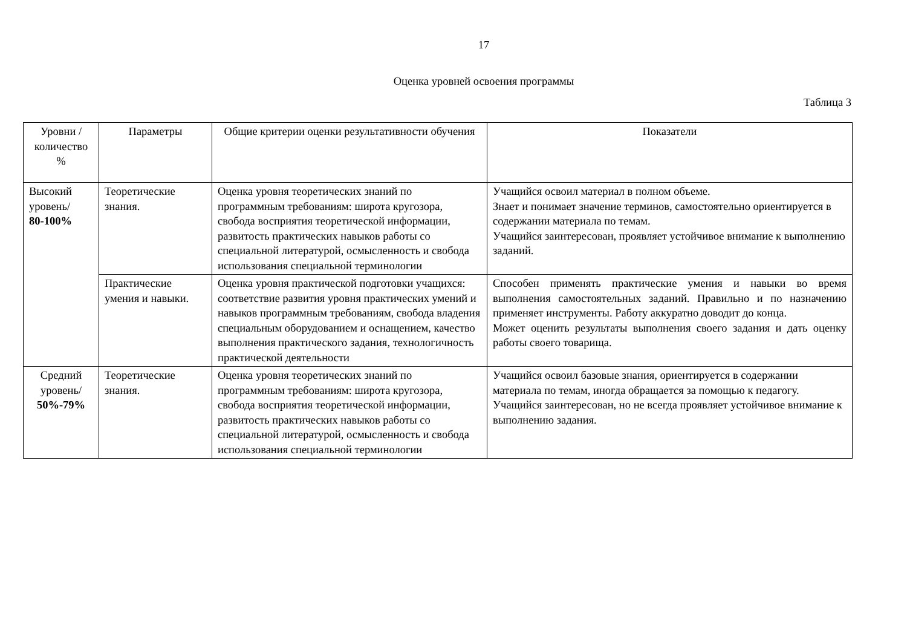17
Оценка уровней освоения программы
Таблица 3
| Уровни / количество % | Параметры | Общие критерии оценки результативности обучения | Показатели |
| --- | --- | --- | --- |
| Высокий уровень/ 80-100% | Теоретические знания. | Оценка уровня теоретических знаний по программным требованиям: широта кругозора, свобода восприятия теоретической информации, развитость практических навыков работы со специальной литературой, осмысленность и свобода использования специальной терминологии | Учащийся освоил материал в полном объеме. Знает и понимает значение терминов, самостоятельно ориентируется в содержании материала по темам. Учащийся заинтересован, проявляет устойчивое внимание к выполнению заданий. |
| | Практические умения и навыки. | Оценка уровня практической подготовки учащихся: соответствие развития уровня практических умений и навыков программным требованиям, свобода владения специальным оборудованием и оснащением, качество выполнения практического задания, технологичность практической деятельности | Способен применять практические умения и навыки во время выполнения самостоятельных заданий. Правильно и по назначению применяет инструменты. Работу аккуратно доводит до конца. Может оценить результаты выполнения своего задания и дать оценку работы своего товарища. |
| Средний уровень/ 50%-79% | Теоретические знания. | Оценка уровня теоретических знаний по программным требованиям: широта кругозора, свобода восприятия теоретической информации, развитость практических навыков работы со специальной литературой, осмысленность и свобода использования специальной терминологии | Учащийся освоил базовые знания, ориентируется в содержании материала по темам, иногда обращается за помощью к педагогу. Учащийся заинтересован, но не всегда проявляет устойчивое внимание к выполнению задания. |